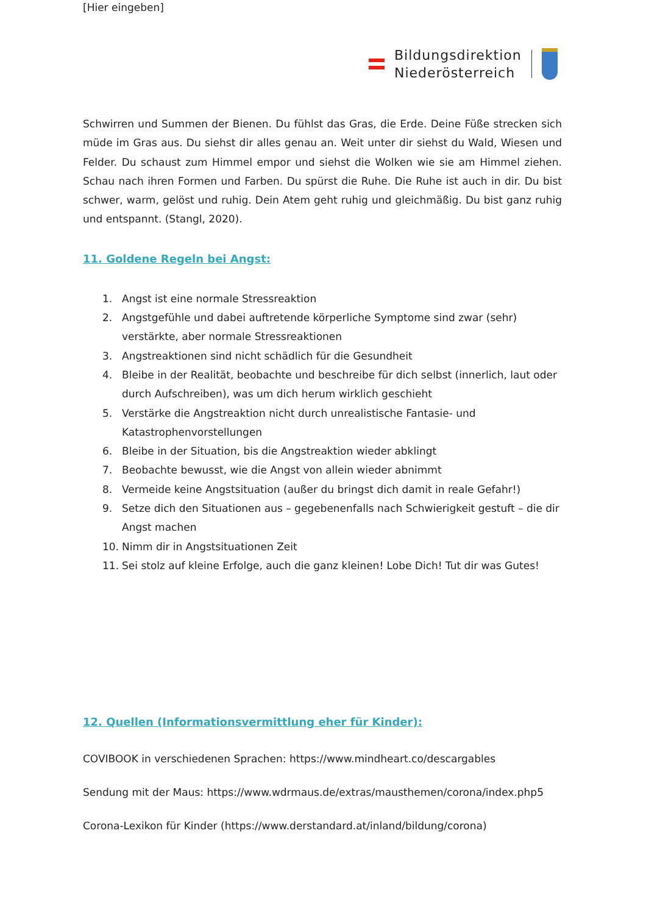[Hier eingeben]
Bildungsdirektion
Niederösterreich
Schwirren und Summen der Bienen. Du fühlst das Gras, die Erde. Deine Füße strecken sich müde im Gras aus. Du siehst dir alles genau an. Weit unter dir siehst du Wald, Wiesen und Felder. Du schaust zum Himmel empor und siehst die Wolken wie sie am Himmel ziehen. Schau nach ihren Formen und Farben. Du spürst die Ruhe. Die Ruhe ist auch in dir. Du bist schwer, warm, gelöst und ruhig. Dein Atem geht ruhig und gleichmäßig. Du bist ganz ruhig und entspannt. (Stangl, 2020).
11. Goldene Regeln bei Angst:
1. Angst ist eine normale Stressreaktion
2. Angstgefühle und dabei auftretende körperliche Symptome sind zwar (sehr) verstärkte, aber normale Stressreaktionen
3. Angstreaktionen sind nicht schädlich für die Gesundheit
4. Bleibe in der Realität, beobachte und beschreibe für dich selbst (innerlich, laut oder durch Aufschreiben), was um dich herum wirklich geschieht
5. Verstärke die Angstreaktion nicht durch unrealistische Fantasie- und Katastrophenvorstellungen
6. Bleibe in der Situation, bis die Angstreaktion wieder abklingt
7. Beobachte bewusst, wie die Angst von allein wieder abnimmt
8. Vermeide keine Angstsituation (außer du bringst dich damit in reale Gefahr!)
9. Setze dich den Situationen aus – gegebenenfalls nach Schwierigkeit gestuft – die dir Angst machen
10. Nimm dir in Angstsituationen Zeit
11. Sei stolz auf kleine Erfolge, auch die ganz kleinen! Lobe Dich! Tut dir was Gutes!
12. Quellen (Informationsvermittlung eher für Kinder):
COVIBOOK in verschiedenen Sprachen: https://www.mindheart.co/descargables
Sendung mit der Maus: https://www.wdrmaus.de/extras/mausthemen/corona/index.php5
Corona-Lexikon für Kinder (https://www.derstandard.at/inland/bildung/corona)